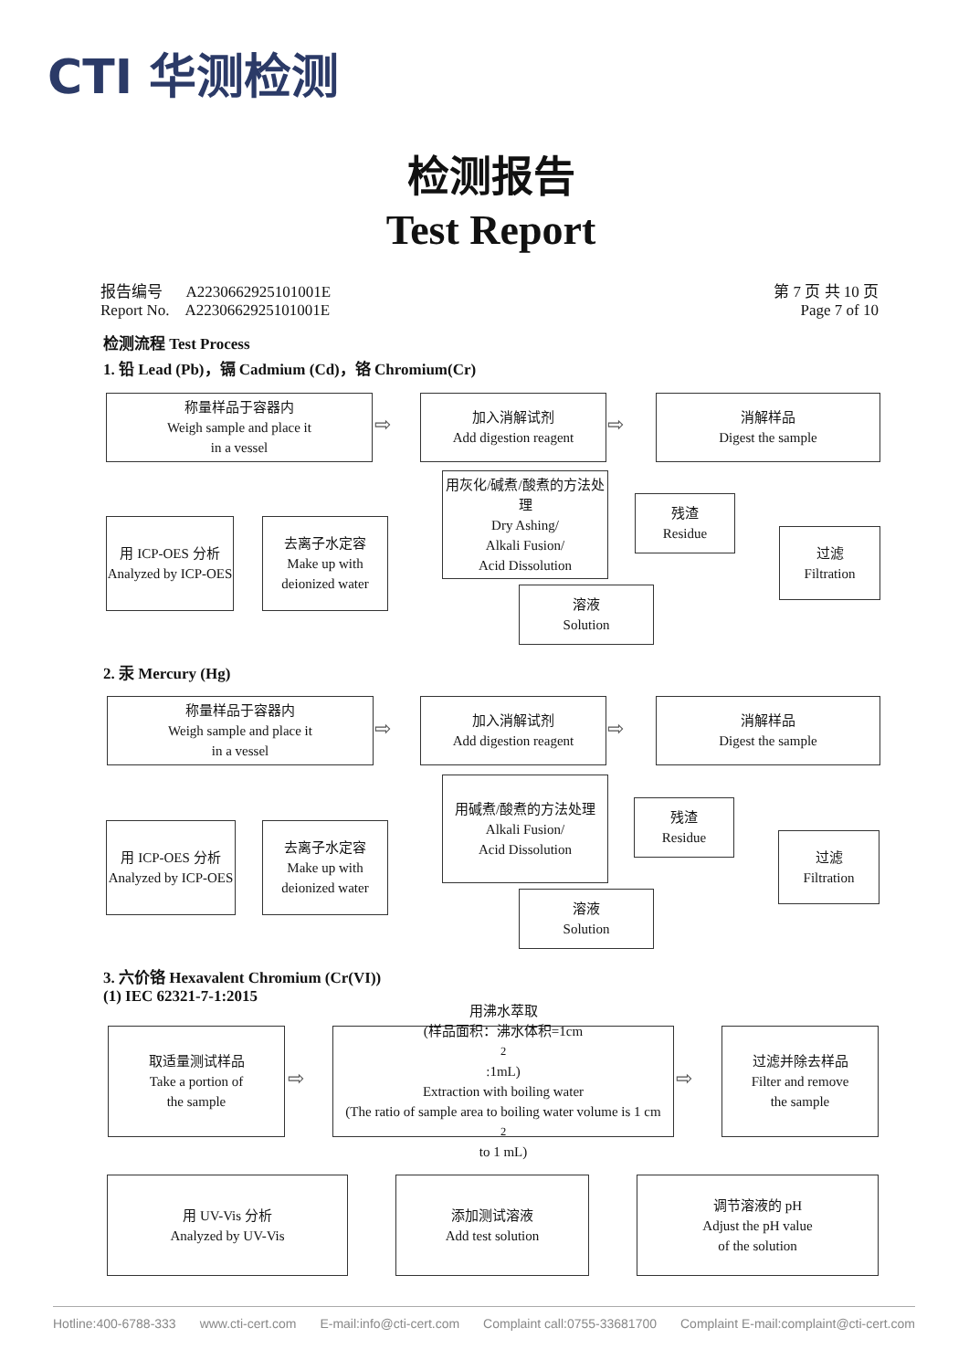CTI 华测检测
检测报告
Test Report
报告编号 A2230662925101001E
Report No. A2230662925101001E
第 7 页 共 10 页
Page 7 of 10
检测流程 Test Process
1. 铅 Lead (Pb)，镉 Cadmium (Cd)，铬 Chromium(Cr)
称量样品于容器内
Weigh sample and place it
in a vessel
⇨
加入消解试剂
Add digestion reagent
⇨
消解样品
Digest the sample
用 ICP-OES 分析
Analyzed by ICP-OES
去离子水定容
Make up with deionized water
用灰化/碱煮/酸煮的方法处理
Dry Ashing/
Alkali Fusion/
Acid Dissolution
残渣
Residue
过滤
Filtration
溶液
Solution
2. 汞 Mercury (Hg)
称量样品于容器内
Weigh sample and place it
in a vessel
⇨
加入消解试剂
Add digestion reagent
⇨
消解样品
Digest the sample
用 ICP-OES 分析
Analyzed by ICP-OES
去离子水定容
Make up with deionized water
用碱煮/酸煮的方法处理
Alkali Fusion/
Acid Dissolution
残渣
Residue
过滤
Filtration
溶液
Solution
3. 六价铬 Hexavalent Chromium (Cr(VI))
(1) IEC 62321-7-1:2015
取适量测试样品
Take a portion of
the sample
⇨
用沸水萃取
(样品面积：沸水体积=1cm<sup>2</sup>:1mL)
Extraction with boiling water
(The ratio of sample area to boiling water volume is 1 cm<sup>2</sup> to 1 mL)
⇨
过滤并除去样品
Filter and remove
the sample
用 UV-Vis 分析
Analyzed by UV-Vis
添加测试溶液
Add test solution
调节溶液的 pH
Adjust the pH value
of the solution
Hotline:400-6788-333 www.cti-cert.com E-mail:info@cti-cert.com Complaint call:0755-33681700 Complaint E-mail:complaint@cti-cert.com